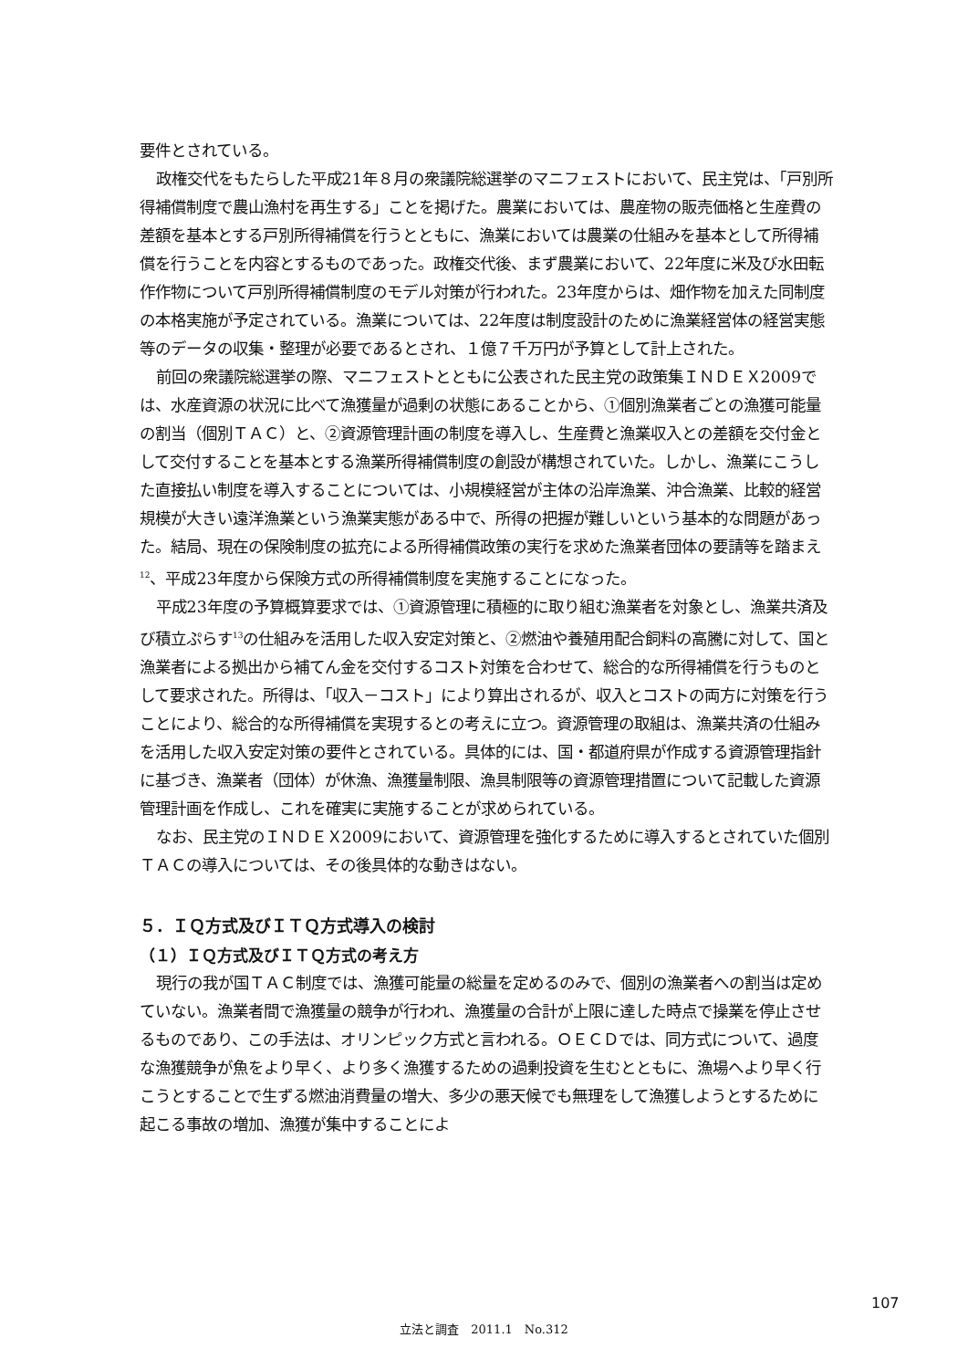要件とされている。
政権交代をもたらした平成21年８月の衆議院総選挙のマニフェストにおいて、民主党は、「戸別所得補償制度で農山漁村を再生する」ことを掲げた。農業においては、農産物の販売価格と生産費の差額を基本とする戸別所得補償を行うとともに、漁業においては農業の仕組みを基本として所得補償を行うことを内容とするものであった。政権交代後、まず農業において、22年度に米及び水田転作作物について戸別所得補償制度のモデル対策が行われた。23年度からは、畑作物を加えた同制度の本格実施が予定されている。漁業については、22年度は制度設計のために漁業経営体の経営実態等のデータの収集・整理が必要であるとされ、１億７千万円が予算として計上された。
前回の衆議院総選挙の際、マニフェストとともに公表された民主党の政策集ＩＮＤＥＸ2009では、水産資源の状況に比べて漁獲量が過剰の状態にあることから、①個別漁業者ごとの漁獲可能量の割当（個別ＴＡＣ）と、②資源管理計画の制度を導入し、生産費と漁業収入との差額を交付金として交付することを基本とする漁業所得補償制度の創設が構想されていた。しかし、漁業にこうした直接払い制度を導入することについては、小規模経営が主体の沿岸漁業、沖合漁業、比較的経営規模が大きい遠洋漁業という漁業実態がある中で、所得の把握が難しいという基本的な問題があった。結局、現在の保険制度の拡充による所得補償政策の実行を求めた漁業者団体の要請等を踏まえ<sup>12</sup>、平成23年度から保険方式の所得補償制度を実施することになった。
平成23年度の予算概算要求では、①資源管理に積極的に取り組む漁業者を対象とし、漁業共済及び積立ぷらす<sup>13</sup>の仕組みを活用した収入安定対策と、②燃油や養殖用配合飼料の高騰に対して、国と漁業者による拠出から補てん金を交付するコスト対策を合わせて、総合的な所得補償を行うものとして要求された。所得は、「収入－コスト」により算出されるが、収入とコストの両方に対策を行うことにより、総合的な所得補償を実現するとの考えに立つ。資源管理の取組は、漁業共済の仕組みを活用した収入安定対策の要件とされている。具体的には、国・都道府県が作成する資源管理指針に基づき、漁業者（団体）が休漁、漁獲量制限、漁具制限等の資源管理措置について記載した資源管理計画を作成し、これを確実に実施することが求められている。
なお、民主党のＩＮＤＥＸ2009において、資源管理を強化するために導入するとされていた個別ＴＡＣの導入については、その後具体的な動きはない。
５．ＩＱ方式及びＩＴＱ方式導入の検討
（１）ＩＱ方式及びＩＴＱ方式の考え方
現行の我が国ＴＡＣ制度では、漁獲可能量の総量を定めるのみで、個別の漁業者への割当は定めていない。漁業者間で漁獲量の競争が行われ、漁獲量の合計が上限に達した時点で操業を停止させるものであり、この手法は、オリンピック方式と言われる。ＯＥＣＤでは、同方式について、過度な漁獲競争が魚をより早く、より多く漁獲するための過剰投資を生むとともに、漁場へより早く行こうとすることで生ずる燃油消費量の増大、多少の悪天候でも無理をして漁獲しようとするために起こる事故の増加、漁獲が集中することによ
107
立法と調査　2011.1　No.312